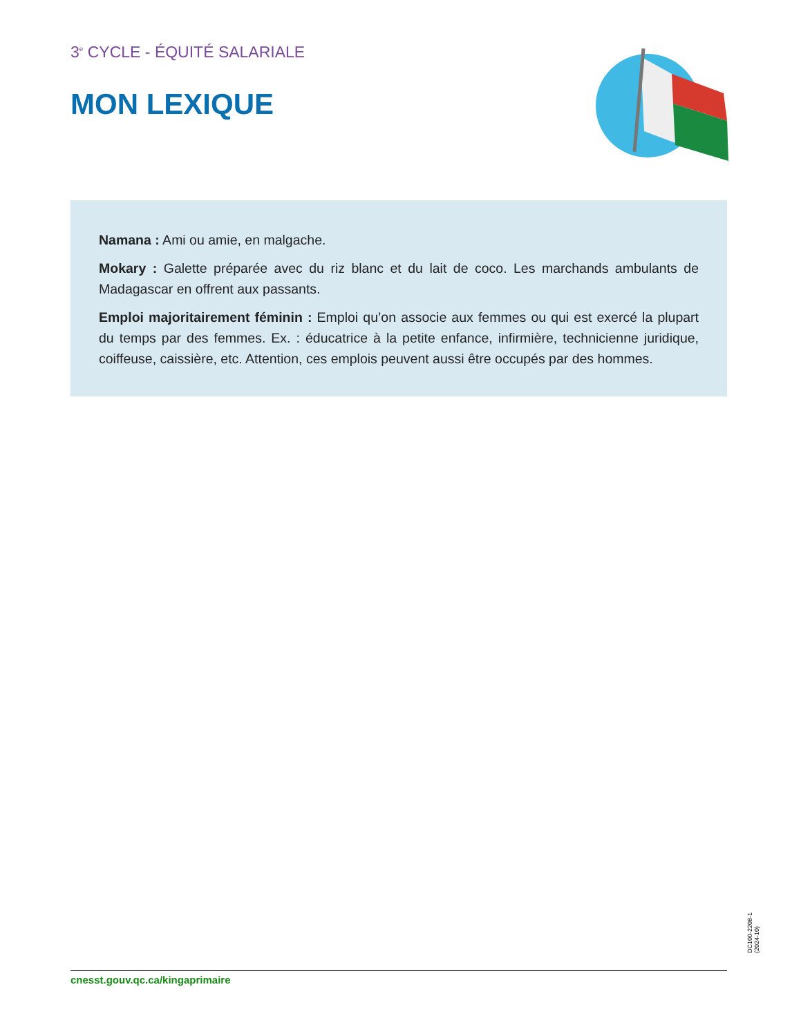3<sup>e</sup> CYCLE - ÉQUITÉ SALARIALE
MON LEXIQUE
Namana : Ami ou amie, en malgache.
Mokary : Galette préparée avec du riz blanc et du lait de coco. Les marchands ambulants de Madagascar en offrent aux passants.
Emploi majoritairement féminin : Emploi qu’on associe aux femmes ou qui est exercé la plupart du temps par des femmes. Ex. : éducatrice à la petite enfance, infirmière, technicienne juridique, coiffeuse, caissière, etc. Attention, ces emplois peuvent aussi être occupés par des hommes.
DC100-2208-1 (2024-10)
cnesst.gouv.qc.ca/kingaprimaire